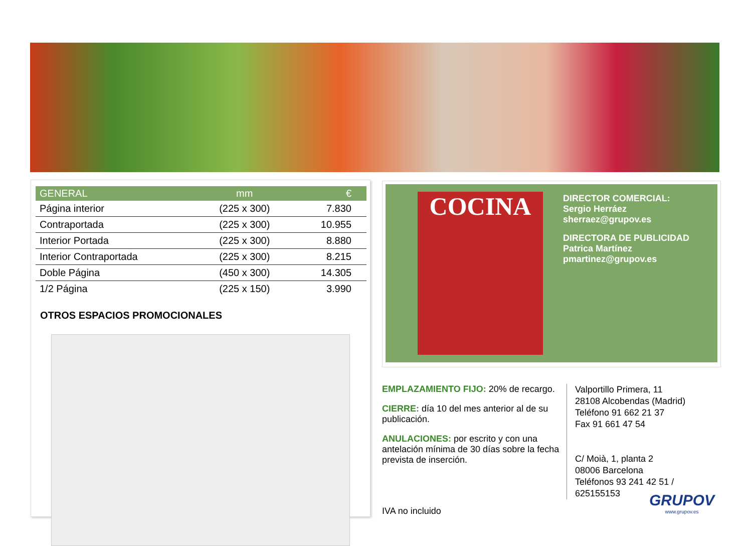| GENERAL | mm | € |
| --- | --- | --- |
| Página interior | (225 x 300) | 7.830 |
| Contraportada | (225 x 300) | 10.955 |
| Interior Portada | (225 x 300) | 8.880 |
| Interior Contraportada | (225 x 300) | 8.215 |
| Doble Página | (450 x 300) | 14.305 |
| 1/2 Página | (225 x 150) | 3.990 |
OTROS ESPACIOS PROMOCIONALES
COCINA
DIRECTOR COMERCIAL:
Sergio Herráez
sherraez@grupov.es
DIRECTORA DE PUBLICIDAD
Patrica Martínez
pmartinez@grupov.es
EMPLAZAMIENTO FIJO: 20% de recargo.
CIERRE: día 10 del mes anterior al de su publicación.
ANULACIONES: por escrito y con una antelación mínima de 30 días sobre la fecha prevista de inserción.
Valportillo Primera, 11
28108 Alcobendas (Madrid)
Teléfono 91 662 21 37
Fax 91 661 47 54
C/ Moià, 1, planta 2
08006 Barcelona
Teléfonos 93 241 42 51 /
625155153
IVA no incluido
GRUPOV
www.grupov.es